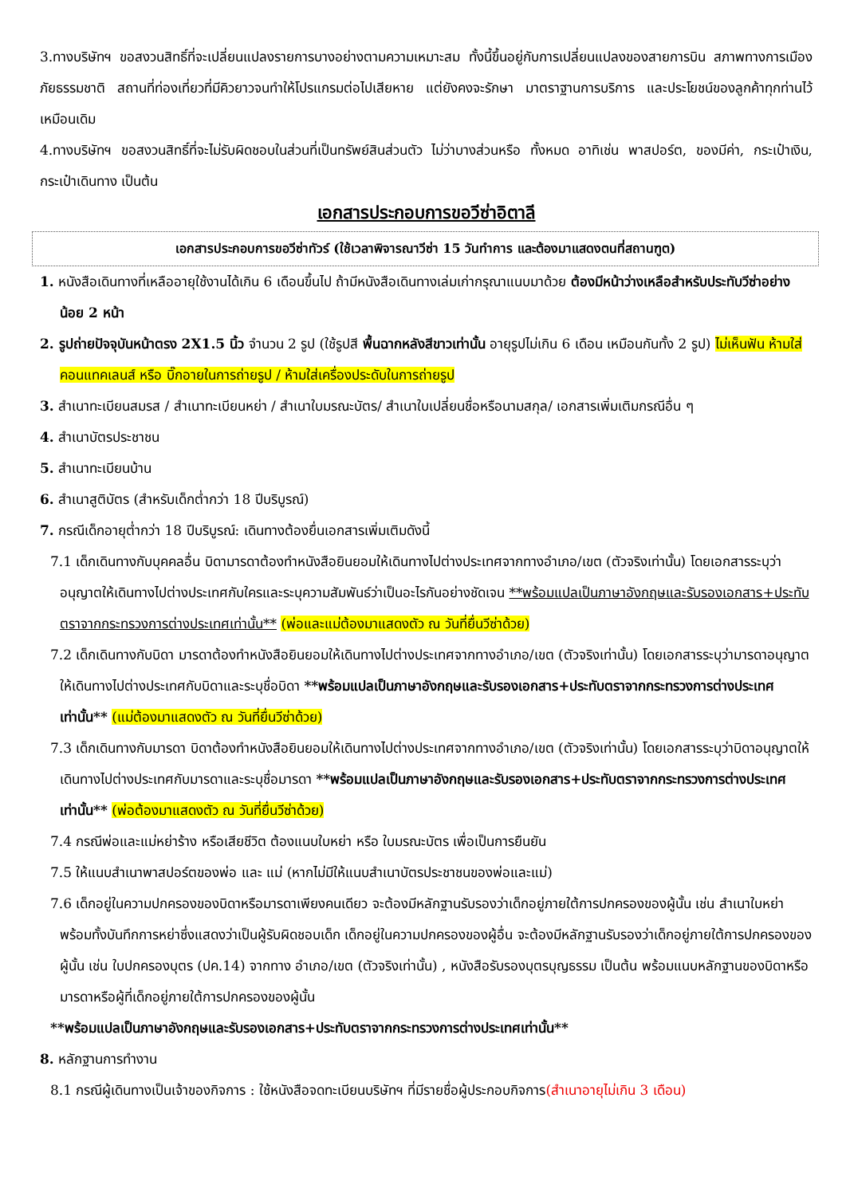3.ทางบริษัทฯ ขอสงวนสิทธิ์ที่จะเปลี่ยนแปลงรายการบางอย่างตามความเหมาะสม ทั้งนี้ขึ้นอยู่กับการเปลี่ยนแปลงของสายการบิน สภาพทางการเมือง ภัยธรรมชาติ สถานที่ท่องเที่ยวที่มีคิวยาวจนทำให้โปรแกรมต่อไปเสียหาย แต่ยังคงจะรักษา มาตราฐานการบริการ และประโยชน์ของลูกค้าทุกท่านไว้เหมือนเดิม
4.ทางบริษัทฯ ขอสงวนสิทธิ์ที่จะไม่รับผิดชอบในส่วนที่เป็นทรัพย์สินส่วนตัว ไม่ว่าบางส่วนหรือ ทั้งหมด อาทิเช่น พาสปอร์ต, ของมีค่า, กระเป๋าเงิน, กระเป๋าเดินทาง เป็นต้น
เอกสารประกอบการขอวีซ่าอิตาลี
เอกสารประกอบการขอวีซ่าทัวร์ (ใช้เวลาพิจารณาวีซ่า 15 วันทำการ และต้องมาแสดงตนที่สถานฑูต)
1. หนังสือเดินทางที่เหลืออายุใช้งานได้เกิน 6 เดือนขึ้นไป ถ้ามีหนังสือเดินทางเล่มเก่ากรุณาแนบมาด้วย ต้องมีหน้าว่างเหลือสำหรับประทับวีซ่าอย่างน้อย 2 หน้า
2. รูปถ่ายปัจจุบันหน้าตรง 2X1.5 นิ้ว จำนวน 2 รูป (ใช้รูปสี พื้นฉากหลังสีขาวเท่านั้น อายุรูปไม่เกิน 6 เดือน เหมือนกันทั้ง 2 รูป) ไม่เห็นฟัน ห้ามใส่คอนแทคเลนส์ หรือ บิ๊กอายในการถ่ายรูป / ห้ามใส่เครื่องประดับในการถ่ายรูป
3. สำเนาทะเบียนสมรส / สำเนาทะเบียนหย่า / สำเนาใบมรณะบัตร/ สำเนาใบเปลี่ยนชื่อหรือนามสกุล/ เอกสารเพิ่มเติมกรณีอื่น ๆ
4. สำเนาบัตรประชาชน
5. สำเนาทะเบียนบ้าน
6. สำเนาสูติบัตร (สำหรับเด็กต่ำกว่า 18 ปีบริบูรณ์)
7. กรณีเด็กอายุต่ำกว่า 18 ปีบริบูรณ์: เดินทางต้องยื่นเอกสารเพิ่มเติมดังนี้
7.1 เด็กเดินทางกับบุคคลอื่น บิดามารดาต้องทำหนังสือยินยอมให้เดินทางไปต่างประเทศจากทางอำเภอ/เขต (ตัวจริงเท่านั้น) โดยเอกสารระบุว่าอนุญาตให้เดินทางไปต่างประเทศกับใครและระบุความสัมพันธ์ว่าเป็นอะไรกันอย่างชัดเจน **พร้อมแปลเป็นภาษาอังกฤษและรับรองเอกสาร+ประทับตราจากกระทรวงการต่างประเทศเท่านั้น** (พ่อและแม่ต้องมาแสดงตัว ณ วันที่ยื่นวีซ่าด้วย)
7.2 เด็กเดินทางกับบิดา มารดาต้องทำหนังสือยินยอมให้เดินทางไปต่างประเทศจากทางอำเภอ/เขต (ตัวจริงเท่านั้น) โดยเอกสารระบุว่ามารดาอนุญาตให้เดินทางไปต่างประเทศกับบิดาและระบุชื่อบิดา **พร้อมแปลเป็นภาษาอังกฤษและรับรองเอกสาร+ประทับตราจากกระทรวงการต่างประเทศเท่านั้น** (แม่ต้องมาแสดงตัว ณ วันที่ยื่นวีซ่าด้วย)
7.3 เด็กเดินทางกับมารดา บิดาต้องทำหนังสือยินยอมให้เดินทางไปต่างประเทศจากทางอำเภอ/เขต (ตัวจริงเท่านั้น) โดยเอกสารระบุว่าบิดาอนุญาตให้เดินทางไปต่างประเทศกับมารดาและระบุชื่อมารดา **พร้อมแปลเป็นภาษาอังกฤษและรับรองเอกสาร+ประทับตราจากกระทรวงการต่างประเทศเท่านั้น** (พ่อต้องมาแสดงตัว ณ วันที่ยื่นวีซ่าด้วย)
7.4 กรณีพ่อและแม่หย่าร้าง หรือเสียชีวิต ต้องแนบใบหย่า หรือ ใบมรณะบัตร เพื่อเป็นการยืนยัน
7.5 ให้แนบสำเนาพาสปอร์ตของพ่อ และ แม่ (หากไม่มีให้แนบสำเนาบัตรประชาชนของพ่อและแม่)
7.6 เด็กอยู่ในความปกครองของบิดาหรือมารดาเพียงคนเดียว จะต้องมีหลักฐานรับรองว่าเด็กอยู่ภายใต้การปกครองของผู้นั้น เช่น สำเนาใบหย่า พร้อมทั้งบันทึกการหย่าซึ่งแสดงว่าเป็นผู้รับผิดชอบเด็ก เด็กอยู่ในความปกครองของผู้อื่น จะต้องมีหลักฐานรับรองว่าเด็กอยู่ภายใต้การปกครองของผู้นั้น เช่น ใบปกครองบุตร (ปค.14) จากทาง อำเภอ/เขต (ตัวจริงเท่านั้น) , หนังสือรับรองบุตรบุญธรรม เป็นต้น พร้อมแนบหลักฐานของบิดาหรือมารดาหรือผู้ที่เด็กอยู่ภายใต้การปกครองของผู้นั้น
**พร้อมแปลเป็นภาษาอังกฤษและรับรองเอกสาร+ประทับตราจากกระทรวงการต่างประเทศเท่านั้น**
8. หลักฐานการทำงาน
8.1 กรณีผู้เดินทางเป็นเจ้าของกิจการ : ใช้หนังสือจดทะเบียนบริษัทฯ ที่มีรายชื่อผู้ประกอบกิจการ(สำเนาอายุไม่เกิน 3 เดือน)